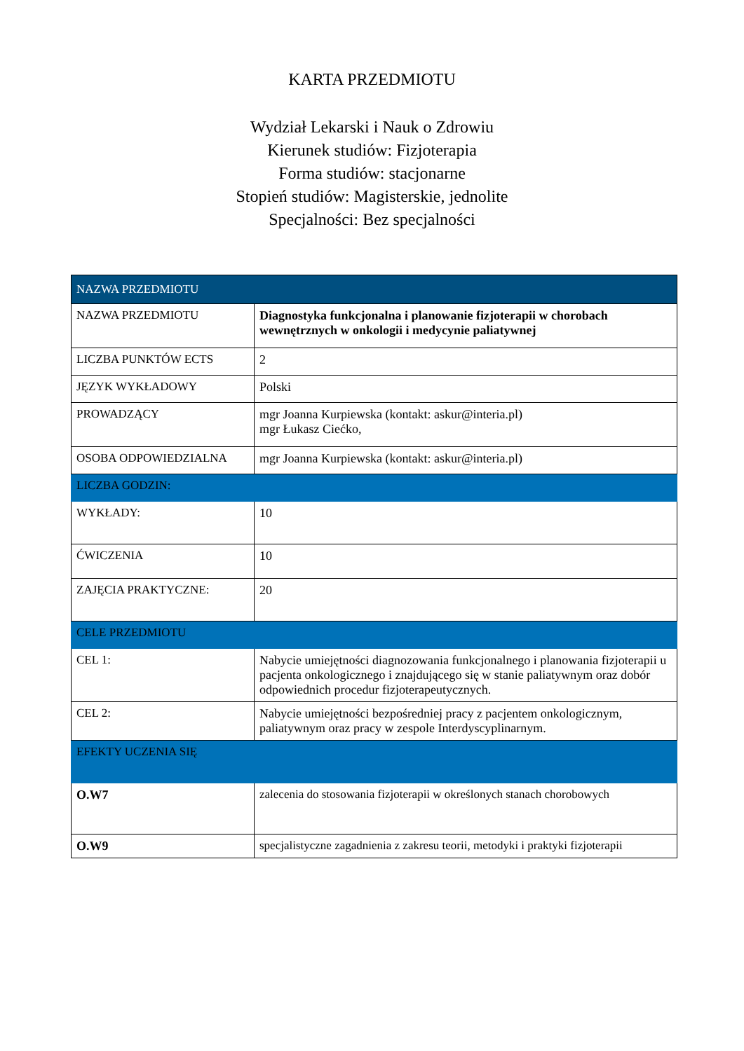KARTA PRZEDMIOTU
Wydział Lekarski i Nauk o Zdrowiu
Kierunek studiów: Fizjoterapia
Forma studiów: stacjonarne
Stopień studiów: Magisterskie, jednolite
Specjalności: Bez specjalności
| NAZWA PRZEDMIOTU | |
| --- | --- |
| NAZWA PRZEDMIOTU | Diagnostyka funkcjonalna i planowanie fizjoterapii w chorobach wewnętrznych w onkologii i medycynie paliatywnej |
| LICZBA PUNKTÓW ECTS | 2 |
| JĘZYK WYKŁADOWY | Polski |
| PROWADZĄCY | mgr Joanna Kurpiewska (kontakt: askur@interia.pl) mgr Łukasz Ciećko, |
| OSOBA ODPOWIEDZIALNA | mgr Joanna Kurpiewska (kontakt: askur@interia.pl) |
| LICZBA GODZIN: | |
| WYKŁADY: | 10 |
| ĆWICZENIA | 10 |
| ZAJĘCIA PRAKTYCZNE: | 20 |
| CELE PRZEDMIOTU | |
| CEL 1: | Nabycie umiejętności diagnozowania funkcjonalnego i planowania fizjoterapii u pacjenta onkologicznego i znajdującego się w stanie paliatywnym oraz dobór odpowiednich procedur fizjoterapeutycznych. |
| CEL 2: | Nabycie umiejętności bezpośredniej pracy z pacjentem onkologicznym, paliatywnym oraz pracy w zespole Interdyscyplinarnym. |
| EFEKTY UCZENIA SIĘ | |
| O.W7 | zalecenia do stosowania fizjoterapii w określonych stanach chorobowych |
| O.W9 | specjalistyczne zagadnienia z zakresu teorii, metodyki i praktyki fizjoterapii |